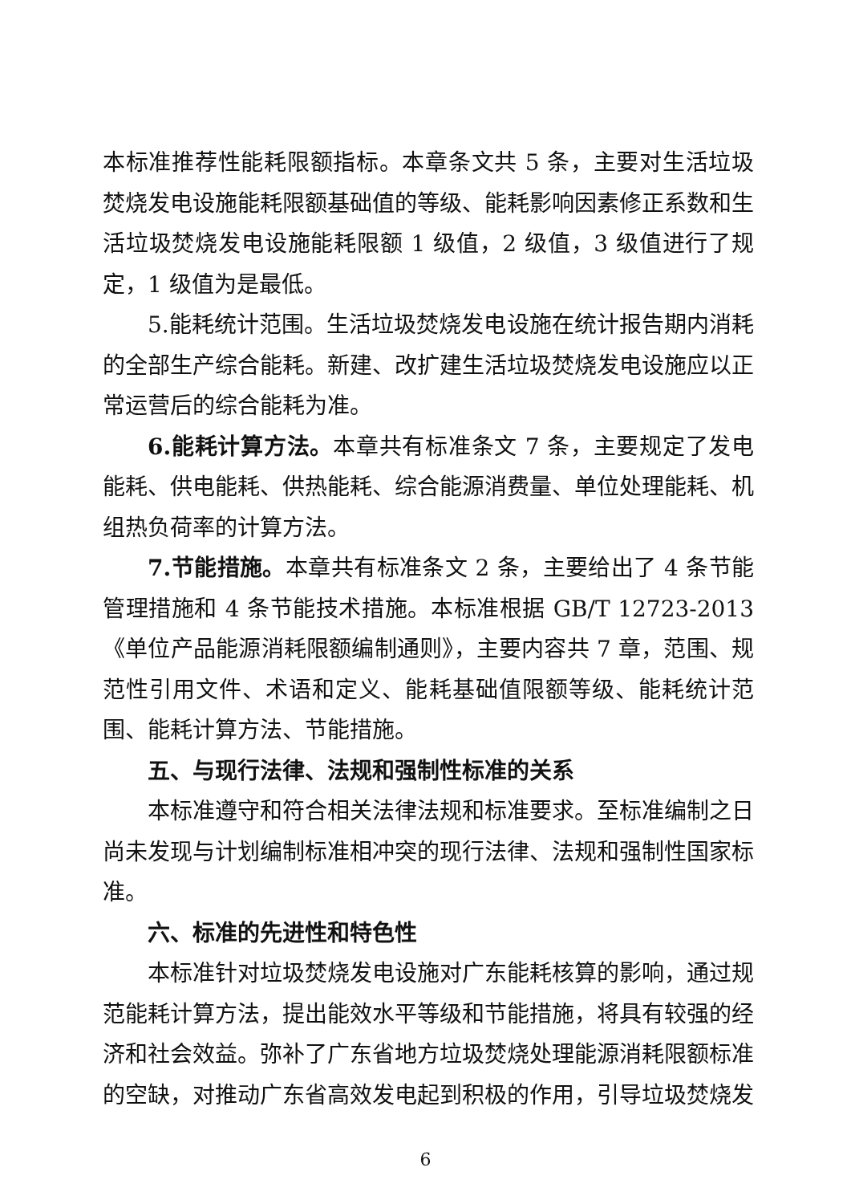本标准推荐性能耗限额指标。本章条文共 5 条，主要对生活垃圾焚烧发电设施能耗限额基础值的等级、能耗影响因素修正系数和生活垃圾焚烧发电设施能耗限额 1 级值，2 级值，3 级值进行了规定，1 级值为是最低。
5.能耗统计范围。生活垃圾焚烧发电设施在统计报告期内消耗的全部生产综合能耗。新建、改扩建生活垃圾焚烧发电设施应以正常运营后的综合能耗为准。
6.能耗计算方法。本章共有标准条文 7 条，主要规定了发电能耗、供电能耗、供热能耗、综合能源消费量、单位处理能耗、机组热负荷率的计算方法。
7.节能措施。本章共有标准条文 2 条，主要给出了 4 条节能管理措施和 4 条节能技术措施。本标准根据 GB/T 12723-2013《单位产品能源消耗限额编制通则》，主要内容共 7 章，范围、规范性引用文件、术语和定义、能耗基础值限额等级、能耗统计范围、能耗计算方法、节能措施。
五、与现行法律、法规和强制性标准的关系
本标准遵守和符合相关法律法规和标准要求。至标准编制之日尚未发现与计划编制标准相冲突的现行法律、法规和强制性国家标准。
六、标准的先进性和特色性
本标准针对垃圾焚烧发电设施对广东能耗核算的影响，通过规范能耗计算方法，提出能效水平等级和节能措施，将具有较强的经济和社会效益。弥补了广东省地方垃圾焚烧处理能源消耗限额标准的空缺，对推动广东省高效发电起到积极的作用，引导垃圾焚烧发
6